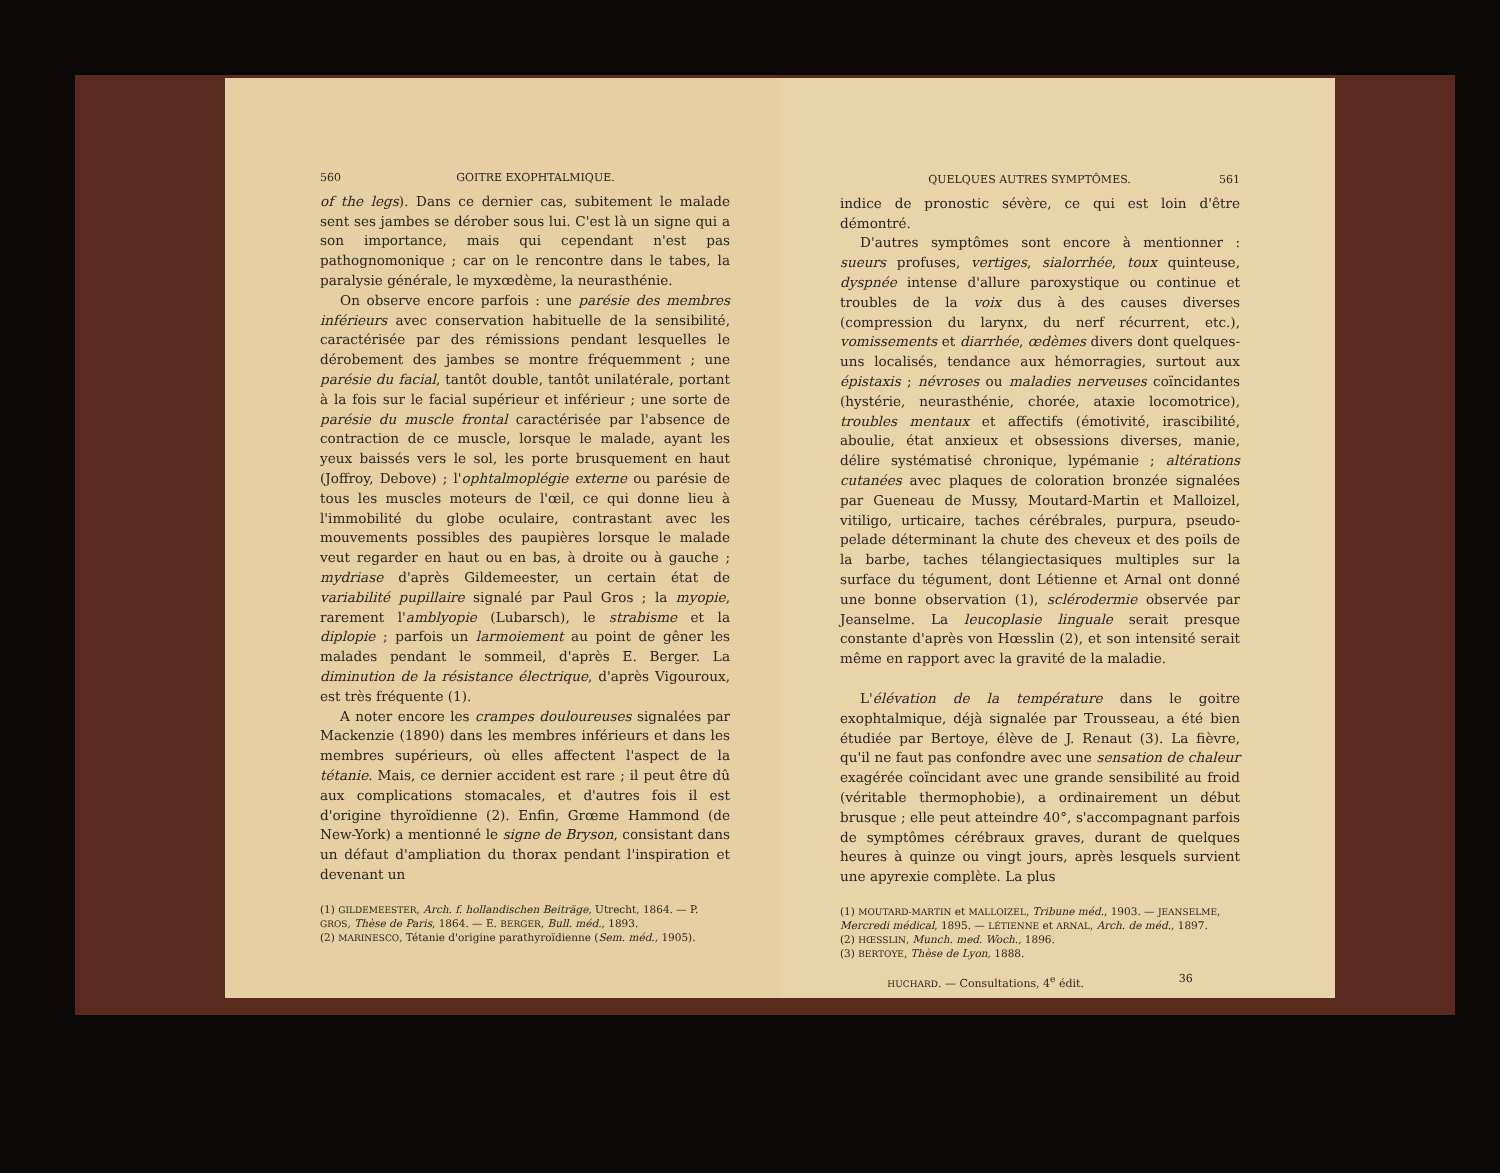560 GOITRE EXOPHTALMIQUE.
of the legs). Dans ce dernier cas, subitement le malade sent ses jambes se dérober sous lui. C'est là un signe qui a son importance, mais qui cependant n'est pas pathognomonique ; car on le rencontre dans le tabes, la paralysie générale, le myxœdème, la neurasthénie.
On observe encore parfois : une parésie des membres inférieurs avec conservation habituelle de la sensibilité, caractérisée par des rémissions pendant lesquelles le dérobement des jambes se montre fréquemment ; une parésie du facial, tantôt double, tantôt unilatérale, portant à la fois sur le facial supérieur et inférieur ; une sorte de parésie du muscle frontal caractérisée par l'absence de contraction de ce muscle, lorsque le malade, ayant les yeux baissés vers le sol, les porte brusquement en haut (Joffroy, Debove) ; l'ophtalmoplégie externe ou parésie de tous les muscles moteurs de l'œil, ce qui donne lieu à l'immobilité du globe oculaire, contrastant avec les mouvements possibles des paupières lorsque le malade veut regarder en haut ou en bas, à droite ou à gauche ; mydriase d'après Gildemeester, un certain état de variabilité pupillaire signalé par Paul Gros ; la myopie, rarement l'amblyopie (Lubarsch), le strabisme et la diplopie ; parfois un larmoiement au point de gêner les malades pendant le sommeil, d'après E. Berger. La diminution de la résistance électrique, d'après Vigouroux, est très fréquente (1).
A noter encore les crampes douloureuses signalées par Mackenzie (1890) dans les membres inférieurs et dans les membres supérieurs, où elles affectent l'aspect de la tétanie. Mais, ce dernier accident est rare ; il peut être dû aux complications stomacales, et d'autres fois il est d'origine thyroïdienne (2). Enfin, Grœme Hammond (de New-York) a mentionné le signe de Bryson, consistant dans un défaut d'ampliation du thorax pendant l'inspiration et devenant un
(1) GILDEMEESTER, Arch. f. hollandischen Beiträge, Utrecht, 1864. — P. GROS, Thèse de Paris, 1864. — E. BERGER, Bull. méd., 1893.
(2) MARINESCO, Tétanie d'origine parathyroïdienne (Sem. méd., 1905).
QUELQUES AUTRES SYMPTÔMES. 561
indice de pronostic sévère, ce qui est loin d'être démontré.
D'autres symptômes sont encore à mentionner : sueurs profuses, vertiges, sialorrhée, toux quinteuse, dyspnée intense d'allure paroxystique ou continue et troubles de la voix dus à des causes diverses (compression du larynx, du nerf récurrent, etc.), vomissements et diarrhée, œdèmes divers dont quelques-uns localisés, tendance aux hémorragies, surtout aux épistaxis ; névroses ou maladies nerveuses coïncidantes (hystérie, neurasthénie, chorée, ataxie locomotrice), troubles mentaux et affectifs (émotivité, irascibilité, aboulie, état anxieux et obsessions diverses, manie, délire systématisé chronique, lypémanie ; altérations cutanées avec plaques de coloration bronzée signalées par Gueneau de Mussy, Moutard-Martin et Malloizel, vitiligo, urticaire, taches cérébrales, purpura, pseudo-pelade déterminant la chute des cheveux et des poils de la barbe, taches télangiectasiques multiples sur la surface du tégument, dont Létienne et Arnal ont donné une bonne observation (1), sclérodermie observée par Jeanselme. La leucoplasie linguale serait presque constante d'après von Hœsslin (2), et son intensité serait même en rapport avec la gravité de la maladie.
L'élévation de la température dans le goitre exophtalmique, déjà signalée par Trousseau, a été bien étudiée par Bertoye, élève de J. Renaut (3). La fièvre, qu'il ne faut pas confondre avec une sensation de chaleur exagérée coïncidant avec une grande sensibilité au froid (véritable thermophobie), a ordinairement un début brusque ; elle peut atteindre 40°, s'accompagnant parfois de symptômes cérébraux graves, durant de quelques heures à quinze ou vingt jours, après lesquels survient une apyrexie complète. La plus
(1) MOUTARD-MARTIN et MALLOIZEL, Tribune méd., 1903. — JEANSELME, Mercredi médical, 1895. — LÉTIENNE et ARNAL, Arch. de méd., 1897.
(2) HŒSSLIN, Munch. med. Woch., 1896.
(3) BERTOYE, Thèse de Lyon, 1888.
HUCHARD. — Consultations, 4<sup>e</sup> édit. 36